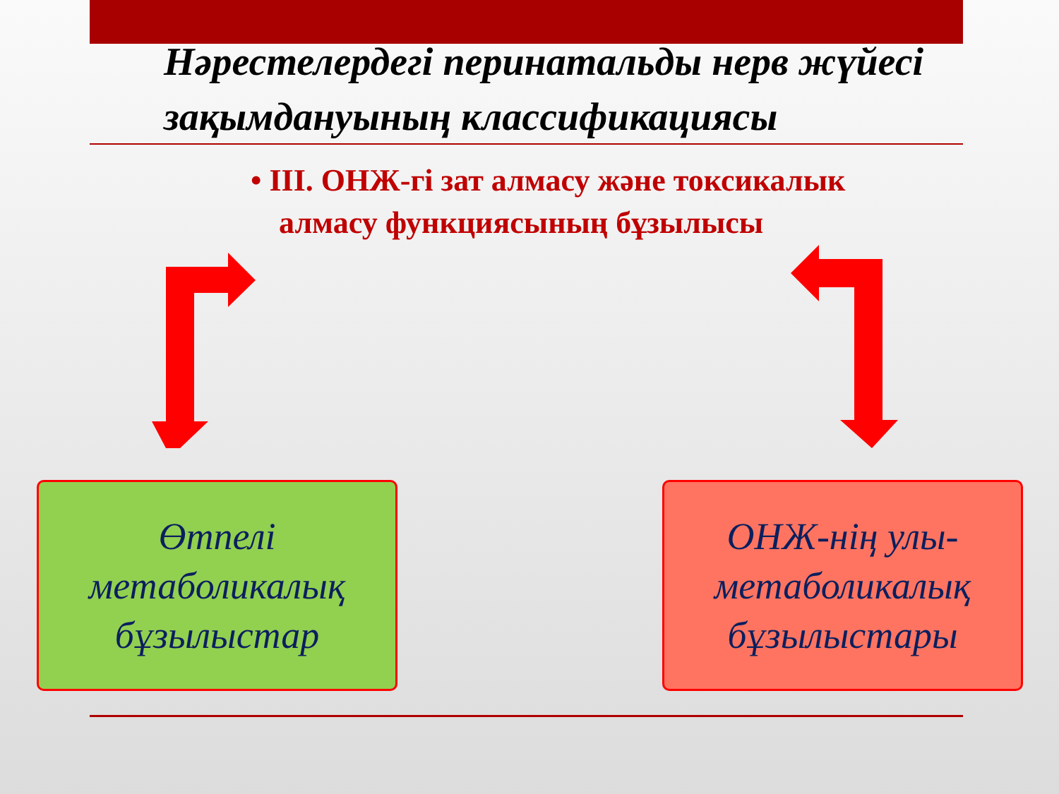Нәрестелердегі перинатальды нерв жүйесі зақымдануының классификациясы
• ІІІ. ОНЖ-гі зат алмасу және токсикалык алмасу функциясының бұзылысы
Өтпелі
метаболикалық
бұзылыстар
ОНЖ-нің улы-
метаболикалық
бұзылыстары